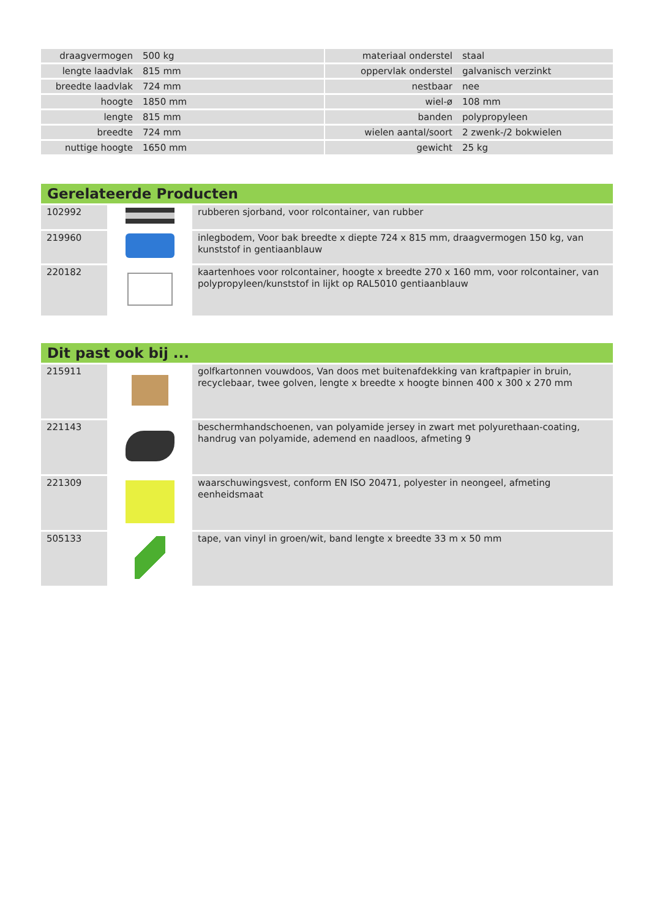| draagvermogen | 500 kg | | materiaal onderstel | staal |
| lengte laadvlak | 815 mm | | oppervlak onderstel | galvanisch verzinkt |
| breedte laadvlak | 724 mm | | nestbaar | nee |
| hoogte | 1850 mm | | wiel-ø | 108 mm |
| lengte | 815 mm | | banden | polypropyleen |
| breedte | 724 mm | | wielen aantal/soort | 2 zwenk-/2 bokwielen |
| nuttige hoogte | 1650 mm | | gewicht | 25 kg |
Gerelateerde Producten
| 102992 | | rubberen sjorband, voor rolcontainer, van rubber |
| 219960 | | inlegbodem, Voor bak breedte x diepte 724 x 815 mm, draagvermogen 150 kg, van kunststof in gentiaanblauw |
| 220182 | | kaartenhoes voor rolcontainer, hoogte x breedte 270 x 160 mm, voor rolcontainer, van polypropyleen/kunststof in lijkt op RAL5010 gentiaanblauw |
Dit past ook bij ...
| 215911 | | golfkartonnen vouwdoos, Van doos met buitenafdekking van kraftpapier in bruin, recyclebaar, twee golven, lengte x breedte x hoogte binnen 400 x 300 x 270 mm |
| 221143 | | beschermhandschoenen, van polyamide jersey in zwart met polyurethaan-coating, handrug van polyamide, ademend en naadloos, afmeting 9 |
| 221309 | | waarschuwingsvest, conform EN ISO 20471, polyester in neongeel, afmeting eenheidsmaat |
| 505133 | | tape, van vinyl in groen/wit, band lengte x breedte 33 m x 50 mm |